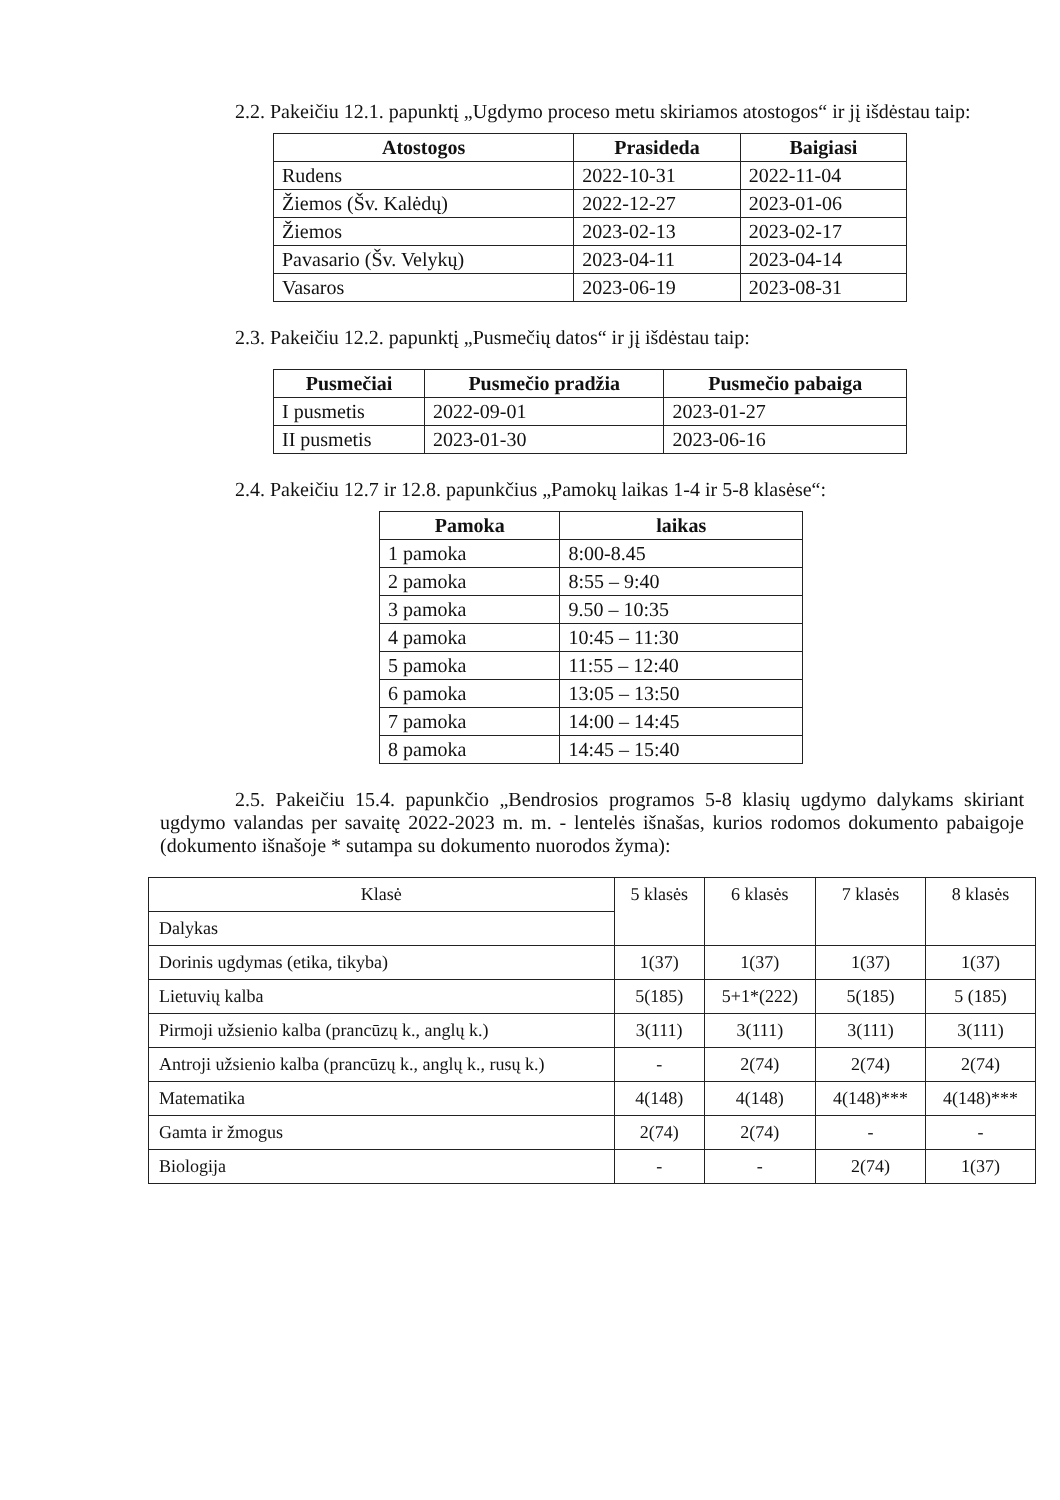2.2. Pakeičiu 12.1. papunktį „Ugdymo proceso metu skiriamos atostogos“ ir jį išdėstau taip:
| Atostogos | Prasideda | Baigiasi |
| --- | --- | --- |
| Rudens | 2022-10-31 | 2022-11-04 |
| Žiemos (Šv. Kalėdų) | 2022-12-27 | 2023-01-06 |
| Žiemos | 2023-02-13 | 2023-02-17 |
| Pavasario (Šv. Velykų) | 2023-04-11 | 2023-04-14 |
| Vasaros | 2023-06-19 | 2023-08-31 |
2.3. Pakeičiu 12.2. papunktį „Pusmečių datos“ ir jį išdėstau taip:
| Pusmečiai | Pusmečio pradžia | Pusmečio pabaiga |
| --- | --- | --- |
| I pusmetis | 2022-09-01 | 2023-01-27 |
| II pusmetis | 2023-01-30 | 2023-06-16 |
2.4. Pakeičiu 12.7 ir 12.8. papunkčius „Pamokų laikas 1-4 ir 5-8 klasėse“:
| Pamoka | laikas |
| --- | --- |
| 1 pamoka | 8:00-8.45 |
| 2 pamoka | 8:55 – 9:40 |
| 3 pamoka | 9.50 – 10:35 |
| 4 pamoka | 10:45 – 11:30 |
| 5 pamoka | 11:55 – 12:40 |
| 6 pamoka | 13:05 – 13:50 |
| 7 pamoka | 14:00 – 14:45 |
| 8 pamoka | 14:45 – 15:40 |
2.5. Pakeičiu 15.4. papunkčio „Bendrosios programos 5-8 klasių ugdymo dalykams skiriant ugdymo valandas per savaitę 2022-2023 m. m. - lentelės išnašas, kurios rodomos dokumento pabaigoje (dokumento išnašoje * sutampa su dokumento nuorodos žyma):
| Klasė | 5 klasės | 6 klasės | 7 klasės | 8 klasės |
| Dalykas | | | | |
| Dorinis ugdymas (etika, tikyba) | 1(37) | 1(37) | 1(37) | 1(37) |
| Lietuvių kalba | 5(185) | 5+1*(222) | 5(185) | 5 (185) |
| Pirmoji užsienio kalba (prancūzų k., anglų k.) | 3(111) | 3(111) | 3(111) | 3(111) |
| Antroji užsienio kalba (prancūzų k., anglų k., rusų k.) | - | 2(74) | 2(74) | 2(74) |
| Matematika | 4(148) | 4(148) | 4(148)*** | 4(148)*** |
| Gamta ir žmogus | 2(74) | 2(74) | - | - |
| Biologija | - | - | 2(74) | 1(37) |